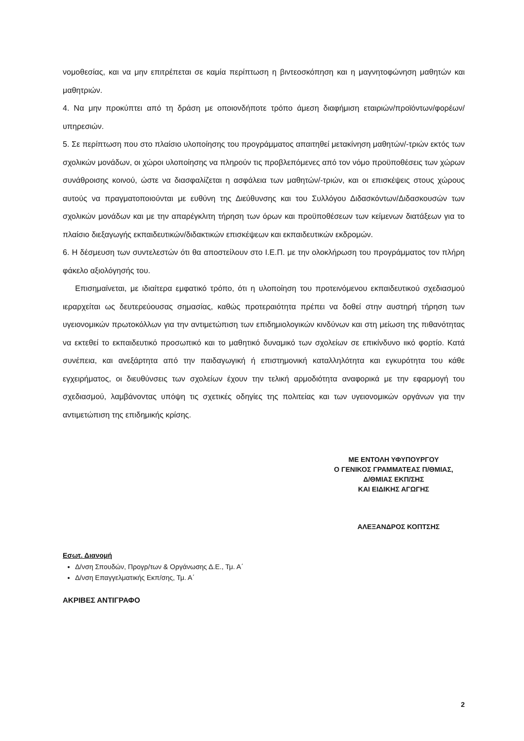νομοθεσίας, και να μην επιτρέπεται σε καμία περίπτωση η βιντεοσκόπηση και η μαγνητοφώνηση μαθητών και μαθητριών.
4. Να μην προκύπτει από τη δράση με οποιονδήποτε τρόπο άμεση διαφήμιση εταιριών/προϊόντων/φορέων/υπηρεσιών.
5. Σε περίπτωση που στο πλαίσιο υλοποίησης του προγράμματος απαιτηθεί μετακίνηση μαθητών/-τριών εκτός των σχολικών μονάδων, οι χώροι υλοποίησης να πληρούν τις προβλεπόμενες από τον νόμο προϋποθέσεις των χώρων συνάθροισης κοινού, ώστε να διασφαλίζεται η ασφάλεια των μαθητών/-τριών, και οι επισκέψεις στους χώρους αυτούς να πραγματοποιούνται με ευθύνη της Διεύθυνσης και του Συλλόγου Διδασκόντων/Διδασκουσών των σχολικών μονάδων και με την απαρέγκλιτη τήρηση των όρων και προϋποθέσεων των κείμενων διατάξεων για το πλαίσιο διεξαγωγής εκπαιδευτικών/διδακτικών επισκέψεων και εκπαιδευτικών εκδρομών.
6. Η δέσμευση των συντελεστών ότι θα αποστείλουν στο Ι.Ε.Π. με την ολοκλήρωση του προγράμματος τον πλήρη φάκελο αξιολόγησής του.
Επισημαίνεται, με ιδιαίτερα εμφατικό τρόπο, ότι η υλοποίηση του προτεινόμενου εκπαιδευτικού σχεδιασμού ιεραρχείται ως δευτερεύουσας σημασίας, καθώς προτεραιότητα πρέπει να δοθεί στην αυστηρή τήρηση των υγειονομικών πρωτοκόλλων για την αντιμετώπιση των επιδημιολογικών κινδύνων και στη μείωση της πιθανότητας να εκτεθεί το εκπαιδευτικό προσωπικό και το μαθητικό δυναμικό των σχολείων σε επικίνδυνο ιικό φορτίο. Κατά συνέπεια, και ανεξάρτητα από την παιδαγωγική ή επιστημονική καταλληλότητα και εγκυρότητα του κάθε εγχειρήματος, οι διευθύνσεις των σχολείων έχουν την τελική αρμοδιότητα αναφορικά με την εφαρμογή του σχεδιασμού, λαμβάνοντας υπόψη τις σχετικές οδηγίες της πολιτείας και των υγειονομικών οργάνων για την αντιμετώπιση της επιδημικής κρίσης.
ΜΕ ΕΝΤΟΛΗ ΥΦΥΠΟΥΡΓΟΥ
Ο ΓΕΝΙΚΟΣ ΓΡΑΜΜΑΤΕΑΣ Π/ΘΜΙΑΣ,
Δ/ΘΜΙΑΣ ΕΚΠ/ΣΗΣ
ΚΑΙ ΕΙΔΙΚΗΣ ΑΓΩΓΗΣ
ΑΛΕΞΑΝΔΡΟΣ ΚΟΠΤΣΗΣ
Εσωτ. Διανομή
Δ/νση Σπουδών, Προγρ/των & Οργάνωσης Δ.Ε., Τμ. Α΄
Δ/νση Επαγγελματικής Εκπ/σης, Τμ. Α΄
ΑΚΡΙΒΕΣ ΑΝΤΙΓΡΑΦΟ
2